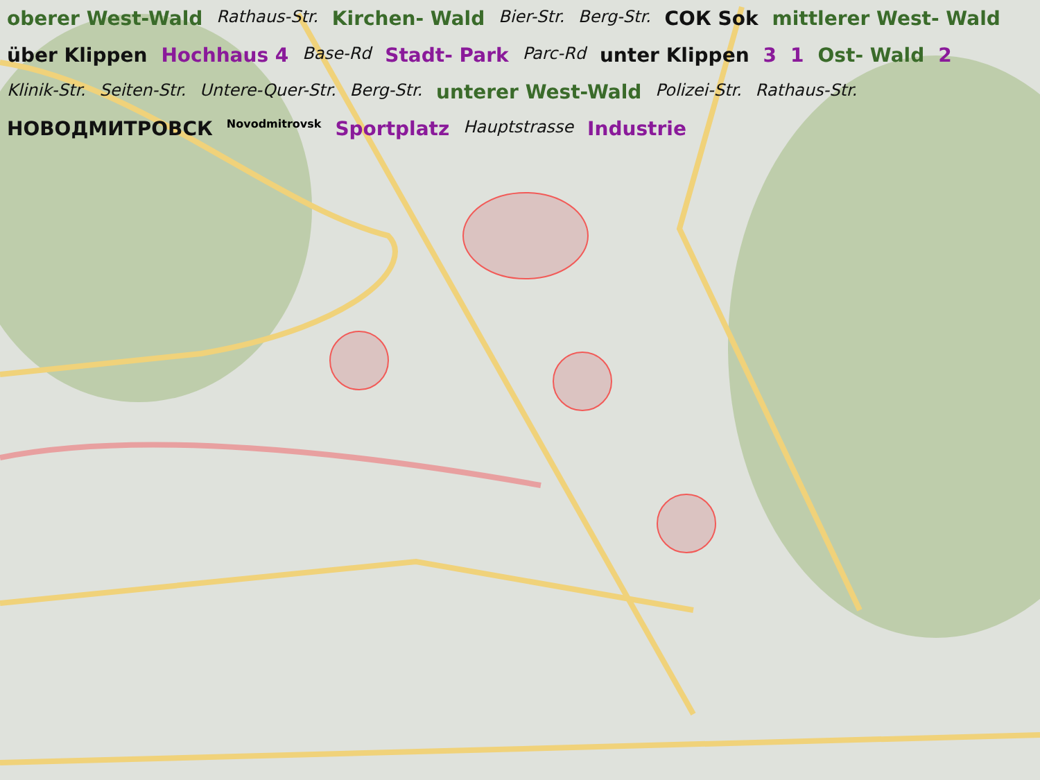oberer West-Wald Rathaus-Str. Kirchen- Wald Bier-Str. Berg-Str. СОК Sok mittlerer West- Wald über Klippen Hochhaus 4 Base-Rd Stadt- Park Parc-Rd unter Klippen 3 1 Ost- Wald 2 Klinik-Str. Seiten-Str. Untere-Quer-Str. Berg-Str. unterer West-Wald Polizei-Str. Rathaus-Str. НОВОДМИТРОВСК Novodmitrovsk Sportplatz Hauptstrasse Industrie